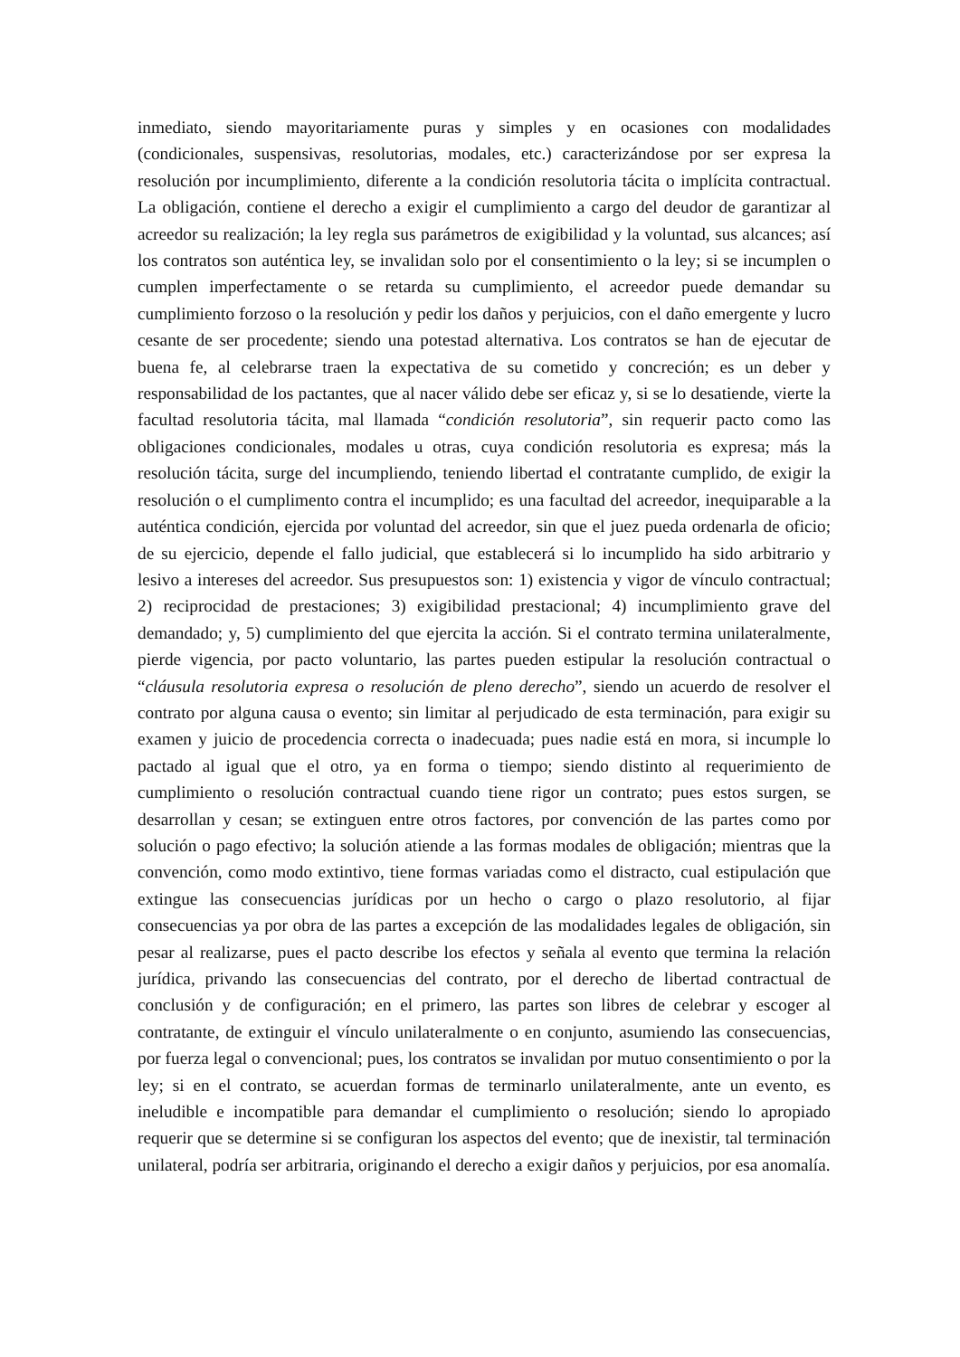inmediato, siendo mayoritariamente puras y simples y en ocasiones con modalidades (condicionales, suspensivas, resolutorias, modales, etc.) caracterizándose por ser expresa la resolución por incumplimiento, diferente a la condición resolutoria tácita o implícita contractual. La obligación, contiene el derecho a exigir el cumplimiento a cargo del deudor de garantizar al acreedor su realización; la ley regla sus parámetros de exigibilidad y la voluntad, sus alcances; así los contratos son auténtica ley, se invalidan solo por el consentimiento o la ley; si se incumplen o cumplen imperfectamente o se retarda su cumplimiento, el acreedor puede demandar su cumplimiento forzoso o la resolución y pedir los daños y perjuicios, con el daño emergente y lucro cesante de ser procedente; siendo una potestad alternativa. Los contratos se han de ejecutar de buena fe, al celebrarse traen la expectativa de su cometido y concreción; es un deber y responsabilidad de los pactantes, que al nacer válido debe ser eficaz y, si se lo desatiende, vierte la facultad resolutoria tácita, mal llamada “condición resolutoria”, sin requerir pacto como las obligaciones condicionales, modales u otras, cuya condición resolutoria es expresa; más la resolución tácita, surge del incumpliendo, teniendo libertad el contratante cumplido, de exigir la resolución o el cumplimento contra el incumplido; es una facultad del acreedor, inequiparable a la auténtica condición, ejercida por voluntad del acreedor, sin que el juez pueda ordenarla de oficio; de su ejercicio, depende el fallo judicial, que establecerá si lo incumplido ha sido arbitrario y lesivo a intereses del acreedor. Sus presupuestos son: 1) existencia y vigor de vínculo contractual; 2) reciprocidad de prestaciones; 3) exigibilidad prestacional; 4) incumplimiento grave del demandado; y, 5) cumplimiento del que ejercita la acción. Si el contrato termina unilateralmente, pierde vigencia, por pacto voluntario, las partes pueden estipular la resolución contractual o “cláusula resolutoria expresa o resolución de pleno derecho”, siendo un acuerdo de resolver el contrato por alguna causa o evento; sin limitar al perjudicado de esta terminación, para exigir su examen y juicio de procedencia correcta o inadecuada; pues nadie está en mora, si incumple lo pactado al igual que el otro, ya en forma o tiempo; siendo distinto al requerimiento de cumplimiento o resolución contractual cuando tiene rigor un contrato; pues estos surgen, se desarrollan y cesan; se extinguen entre otros factores, por convención de las partes como por solución o pago efectivo; la solución atiende a las formas modales de obligación; mientras que la convención, como modo extintivo, tiene formas variadas como el distracto, cual estipulación que extingue las consecuencias jurídicas por un hecho o cargo o plazo resolutorio, al fijar consecuencias ya por obra de las partes a excepción de las modalidades legales de obligación, sin pesar al realizarse, pues el pacto describe los efectos y señala al evento que termina la relación jurídica, privando las consecuencias del contrato, por el derecho de libertad contractual de conclusión y de configuración; en el primero, las partes son libres de celebrar y escoger al contratante, de extinguir el vínculo unilateralmente o en conjunto, asumiendo las consecuencias, por fuerza legal o convencional; pues, los contratos se invalidan por mutuo consentimiento o por la ley; si en el contrato, se acuerdan formas de terminarlo unilateralmente, ante un evento, es ineludible e incompatible para demandar el cumplimiento o resolución; siendo lo apropiado requerir que se determine si se configuran los aspectos del evento; que de inexistir, tal terminación unilateral, podría ser arbitraria, originando el derecho a exigir daños y perjuicios, por esa anomalía.